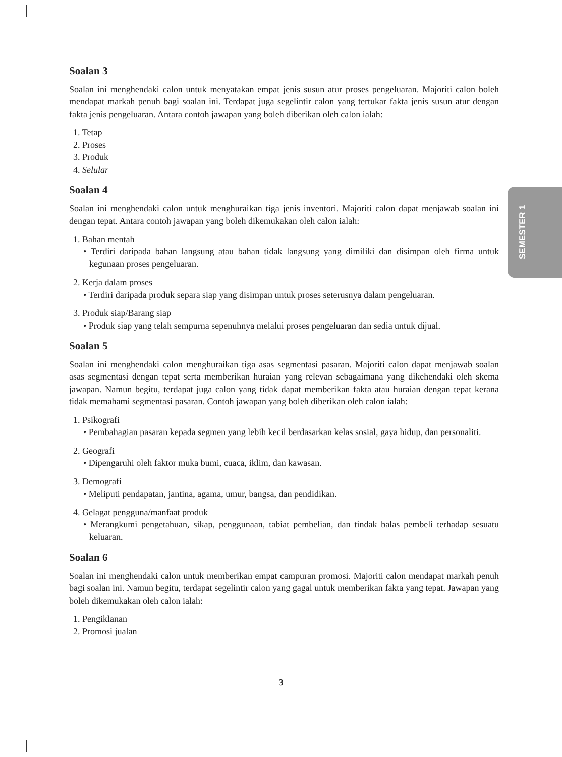Soalan 3
Soalan ini menghendaki calon untuk menyatakan empat jenis susun atur proses pengeluaran. Majoriti calon boleh mendapat markah penuh bagi soalan ini. Terdapat juga segelintir calon yang tertukar fakta jenis susun atur dengan fakta jenis pengeluaran. Antara contoh jawapan yang boleh diberikan oleh calon ialah:
1. Tetap
2. Proses
3. Produk
4. Selular
Soalan 4
Soalan ini menghendaki calon untuk menghuraikan tiga jenis inventori. Majoriti calon dapat menjawab soalan ini dengan tepat. Antara contoh jawapan yang boleh dikemukakan oleh calon ialah:
1. Bahan mentah
• Terdiri daripada bahan langsung atau bahan tidak langsung yang dimiliki dan disimpan oleh firma untuk kegunaan proses pengeluaran.
2. Kerja dalam proses
• Terdiri daripada produk separa siap yang disimpan untuk proses seterusnya dalam pengeluaran.
3. Produk siap/Barang siap
• Produk siap yang telah sempurna sepenuhnya melalui proses pengeluaran dan sedia untuk dijual.
Soalan 5
Soalan ini menghendaki calon menghuraikan tiga asas segmentasi pasaran. Majoriti calon dapat menjawab soalan asas segmentasi dengan tepat serta memberikan huraian yang relevan sebagaimana yang dikehendaki oleh skema jawapan. Namun begitu, terdapat juga calon yang tidak dapat memberikan fakta atau huraian dengan tepat kerana tidak memahami segmentasi pasaran. Contoh jawapan yang boleh diberikan oleh calon ialah:
1. Psikografi
• Pembahagian pasaran kepada segmen yang lebih kecil berdasarkan kelas sosial, gaya hidup, dan personaliti.
2. Geografi
• Dipengaruhi oleh faktor muka bumi, cuaca, iklim, dan kawasan.
3. Demografi
• Meliputi pendapatan, jantina, agama, umur, bangsa, dan pendidikan.
4. Gelagat pengguna/manfaat produk
• Merangkumi pengetahuan, sikap, penggunaan, tabiat pembelian, dan tindak balas pembeli terhadap sesuatu keluaran.
Soalan 6
Soalan ini menghendaki calon untuk memberikan empat campuran promosi. Majoriti calon mendapat markah penuh bagi soalan ini. Namun begitu, terdapat segelintir calon yang gagal untuk memberikan fakta yang tepat. Jawapan yang boleh dikemukakan oleh calon ialah:
1. Pengiklanan
2. Promosi jualan
SEMESTER 1
3